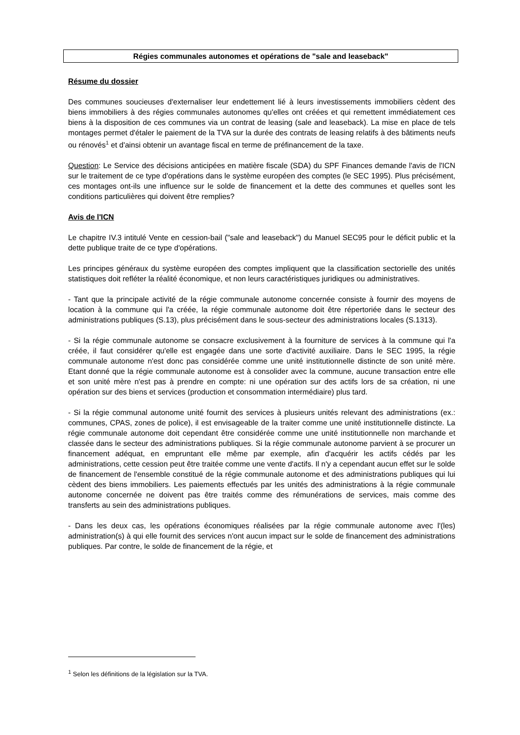Régies communales autonomes et opérations de "sale and leaseback"
Résume du dossier
Des communes soucieuses d'externaliser leur endettement lié à leurs investissements immobiliers cèdent des biens immobiliers à des régies communales autonomes qu'elles ont créées et qui remettent immédiatement ces biens à la disposition de ces communes via un contrat de leasing (sale and leaseback). La mise en place de tels montages permet d'étaler le paiement de la TVA sur la durée des contrats de leasing relatifs à des bâtiments neufs ou rénovés<sup>1</sup> et d'ainsi obtenir un avantage fiscal en terme de préfinancement de la taxe.
Question: Le Service des décisions anticipées en matière fiscale (SDA) du SPF Finances demande l'avis de l'ICN sur le traitement de ce type d'opérations dans le système européen des comptes (le SEC 1995). Plus précisément, ces montages ont-ils une influence sur le solde de financement et la dette des communes et quelles sont les conditions particulières qui doivent être remplies?
Avis de l'ICN
Le chapitre IV.3 intitulé Vente en cession-bail ("sale and leaseback") du Manuel SEC95 pour le déficit public et la dette publique traite de ce type d'opérations.
Les principes généraux du système européen des comptes impliquent que la classification sectorielle des unités statistiques doit refléter la réalité économique, et non leurs caractéristiques juridiques ou administratives.
- Tant que la principale activité de la régie communale autonome concernée consiste à fournir des moyens de location à la commune qui l'a créée, la régie communale autonome doit être répertoriée dans le secteur des administrations publiques (S.13), plus précisément dans le sous-secteur des administrations locales (S.1313).
- Si la régie communale autonome se consacre exclusivement à la fourniture de services à la commune qui l'a créée, il faut considérer qu'elle est engagée dans une sorte d'activité auxiliaire. Dans le SEC 1995, la régie communale autonome n'est donc pas considérée comme une unité institutionnelle distincte de son unité mère. Etant donné que la régie communale autonome est à consolider avec la commune, aucune transaction entre elle et son unité mère n'est pas à prendre en compte: ni une opération sur des actifs lors de sa création, ni une opération sur des biens et services (production et consommation intermédiaire) plus tard.
- Si la régie communal autonome unité fournit des services à plusieurs unités relevant des administrations (ex.: communes, CPAS, zones de police), il est envisageable de la traiter comme une unité institutionnelle distincte. La régie communale autonome doit cependant être considérée comme une unité institutionnelle non marchande et classée dans le secteur des administrations publiques. Si la régie communale autonome parvient à se procurer un financement adéquat, en empruntant elle même par exemple, afin d'acquérir les actifs cédés par les administrations, cette cession peut être traitée comme une vente d'actifs. Il n'y a cependant aucun effet sur le solde de financement de l'ensemble constitué de la régie communale autonome et des administrations publiques qui lui cèdent des biens immobiliers. Les paiements effectués par les unités des administrations à la régie communale autonome concernée ne doivent pas être traités comme des rémunérations de services, mais comme des transferts au sein des administrations publiques.
- Dans les deux cas, les opérations économiques réalisées par la régie communale autonome avec l'(les) administration(s) à qui elle fournit des services n'ont aucun impact sur le solde de financement des administrations publiques. Par contre, le solde de financement de la régie, et
<sup>1</sup> Selon les définitions de la législation sur la TVA.